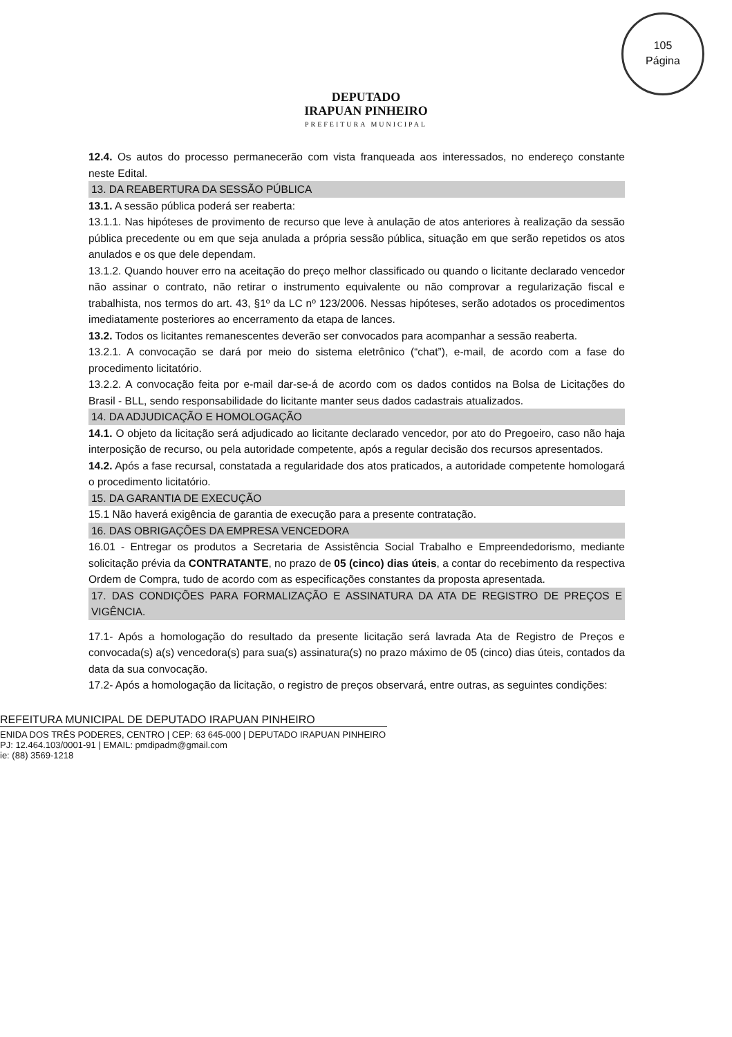105
Página
DEPUTADO
IRAPUAN PINHEIRO
PREFEITURA MUNICIPAL
12.4. Os autos do processo permanecerão com vista franqueada aos interessados, no endereço constante neste Edital.
13. DA REABERTURA DA SESSÃO PÚBLICA
13.1. A sessão pública poderá ser reaberta:
13.1.1. Nas hipóteses de provimento de recurso que leve à anulação de atos anteriores à realização da sessão pública precedente ou em que seja anulada a própria sessão pública, situação em que serão repetidos os atos anulados e os que dele dependam.
13.1.2. Quando houver erro na aceitação do preço melhor classificado ou quando o licitante declarado vencedor não assinar o contrato, não retirar o instrumento equivalente ou não comprovar a regularização fiscal e trabalhista, nos termos do art. 43, §1º da LC nº 123/2006. Nessas hipóteses, serão adotados os procedimentos imediatamente posteriores ao encerramento da etapa de lances.
13.2. Todos os licitantes remanescentes deverão ser convocados para acompanhar a sessão reaberta.
13.2.1. A convocação se dará por meio do sistema eletrônico (“chat”), e-mail, de acordo com a fase do procedimento licitatório.
13.2.2. A convocação feita por e-mail dar-se-á de acordo com os dados contidos na Bolsa de Licitações do Brasil - BLL, sendo responsabilidade do licitante manter seus dados cadastrais atualizados.
14. DA ADJUDICAÇÃO E HOMOLOGAÇÃO
14.1. O objeto da licitação será adjudicado ao licitante declarado vencedor, por ato do Pregoeiro, caso não haja interposição de recurso, ou pela autoridade competente, após a regular decisão dos recursos apresentados.
14.2. Após a fase recursal, constatada a regularidade dos atos praticados, a autoridade competente homologará o procedimento licitatório.
15. DA GARANTIA DE EXECUÇÃO
15.1 Não haverá exigência de garantia de execução para a presente contratação.
16. DAS OBRIGAÇÕES DA EMPRESA VENCEDORA
16.01 - Entregar os produtos a Secretaria de Assistência Social Trabalho e Empreendedorismo, mediante solicitação prévia da CONTRATANTE, no prazo de 05 (cinco) dias úteis, a contar do recebimento da respectiva Ordem de Compra, tudo de acordo com as especificações constantes da proposta apresentada.
17. DAS CONDIÇÕES PARA FORMALIZAÇÃO E ASSINATURA DA ATA DE REGISTRO DE PREÇOS E VIGÊNCIA.
17.1- Após a homologação do resultado da presente licitação será lavrada Ata de Registro de Preços e convocada(s) a(s) vencedora(s) para sua(s) assinatura(s) no prazo máximo de 05 (cinco) dias úteis, contados da data da sua convocação.
17.2- Após a homologação da licitação, o registro de preços observará, entre outras, as seguintes condições:
REFEITURA MUNICIPAL DE DEPUTADO IRAPUAN PINHEIRO
ENIDA DOS TRÊS PODERES, CENTRO | CEP: 63 645-000 | DEPUTADO IRAPUAN PINHEIRO
PJ: 12.464.103/0001-91 | EMAIL: pmdipadm@gmail.com
ie: (88) 3569-1218